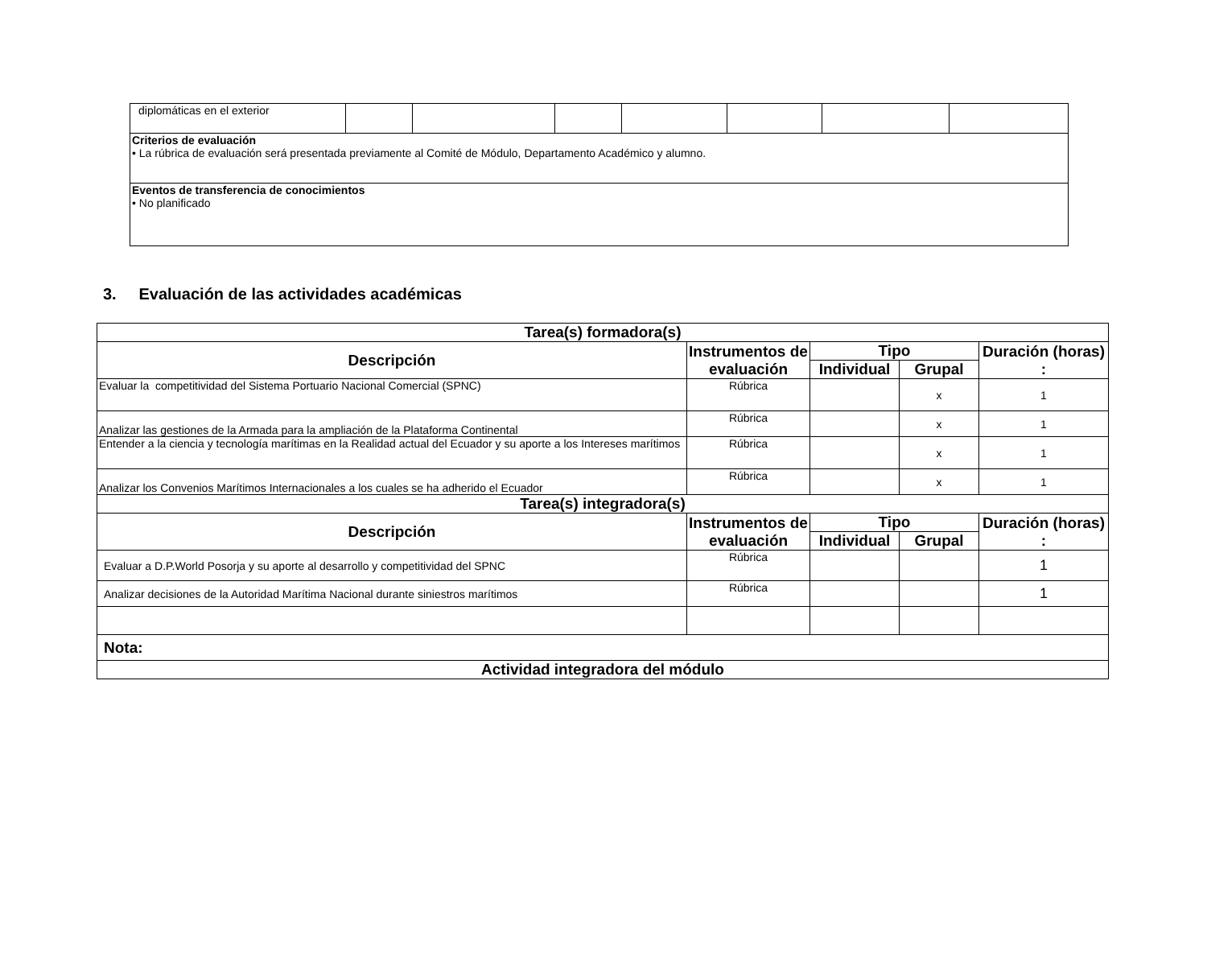| diplomáticas en el exterior | | | | | | | |
| Criterios de evaluación • La rúbrica de evaluación será presentada previamente al Comité de Módulo, Departamento Académico y alumno. | | | | | | | |
| Eventos de transferencia de conocimientos • No planificado | | | | | | | |
3. Evaluación de las actividades académicas
| Tarea(s) formadora(s) | | | | |
| --- | --- | --- | --- | --- |
| Descripción | Instrumentos de evaluación | Tipo | | Duración (horas) : |
| | | Individual | Grupal | |
| Evaluar la competitividad del Sistema Portuario Nacional Comercial (SPNC) | Rúbrica | | x | 1 |
| Analizar las gestiones de la Armada para la ampliación de la Plataforma Continental | Rúbrica | | x | 1 |
| Entender a la ciencia y tecnología marítimas en la Realidad actual del Ecuador y su aporte a los Intereses marítimos | Rúbrica | | x | 1 |
| Analizar los Convenios Marítimos Internacionales a los cuales se ha adherido el Ecuador | Rúbrica | | x | 1 |
| Tarea(s) integradora(s) | | | | |
| Descripción | Instrumentos de evaluación | Tipo | | Duración (horas) : |
| | | Individual | Grupal | |
| Evaluar a D.P.World Posorja y su aporte al desarrollo y competitividad del SPNC | Rúbrica | | | 1 |
| Analizar decisiones de la Autoridad Marítima Nacional durante siniestros marítimos | Rúbrica | | | 1 |
| Nota: | | | | |
| Actividad integradora del módulo | | | | |